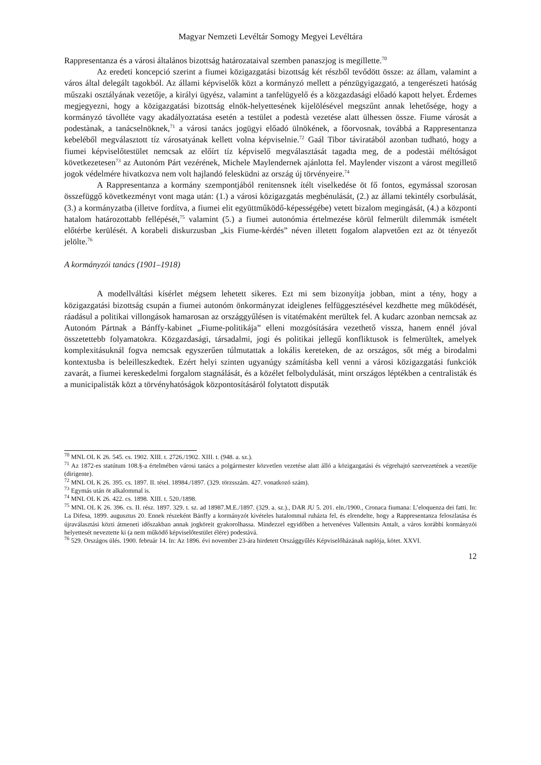Magyar Nemzeti Levéltár Somogy Megyei Levéltára
Rappresentanza és a városi általános bizottság határozataival szemben panaszjog is megillette.<sup>70</sup>
Az eredeti koncepció szerint a fiumei közigazgatási bizottság két részből tevődött össze: az állam, valamint a város által delegált tagokból. Az állami képviselők közt a kormányzó mellett a pénzügyigazgató, a tengerészeti hatóság műszaki osztályának vezetője, a királyi ügyész, valamint a tanfelügyelő és a közgazdasági előadó kapott helyet. Érdemes megjegyezni, hogy a közigazgatási bizottság elnök-helyettesének kijelölésével megszűnt annak lehetősége, hogy a kormányzó távolléte vagy akadályoztatása esetén a testület a podestà vezetése alatt ülhessen össze. Fiume városát a podestànak, a tanácselnöknek,<sup>71</sup> a városi tanács jogügyi előadó ülnökének, a főorvosnak, továbbá a Rappresentanza kebeléből megválasztott tíz városatyának kellett volna képviselnie.<sup>72</sup> Gaál Tibor táviratából azonban tudható, hogy a fiumei képviselőtestület nemcsak az előírt tíz képviselő megválasztását tagadta meg, de a podestài méltóságot következetesen<sup>73</sup> az Autonóm Párt vezérének, Michele Maylendernek ajánlotta fel. Maylender viszont a várost megillető jogok védelmére hivatkozva nem volt hajlandó felesküdni az ország új törvényeire.<sup>74</sup>
A Rappresentanza a kormány szempontjából renitensnek ítélt viselkedése öt fő fontos, egymással szorosan összefüggő következményt vont maga után: (1.) a városi közigazgatás megbénulását, (2.) az állami tekintély csorbulását, (3.) a kormányzatba (illetve fordítva, a fiumei elit együttműködő-képességébe) vetett bizalom megingását, (4.) a központi hatalom határozottabb fellépését,<sup>75</sup> valamint (5.) a fiumei autonómia értelmezése körül felmerült dilemmák ismételt előtérbe kerülését. A korabeli diskurzusban „kis Fiume-kérdés” néven illetett fogalom alapvetően ezt az öt tényezőt jelölte.<sup>76</sup>
A kormányzói tanács (1901–1918)
A modellváltási kísérlet mégsem lehetett sikeres. Ezt mi sem bizonyítja jobban, mint a tény, hogy a közigazgatási bizottság csupán a fiumei autonóm önkormányzat ideiglenes felfüggesztésével kezdhette meg működését, ráadásul a politikai villongások hamarosan az országgyűlésen is vitatémaként merültek fel. A kudarc azonban nemcsak az Autonóm Pártnak a Bánffy-kabinet „Fiume-politikája” elleni mozgósítására vezethető vissza, hanem ennél jóval összetettebb folyamatokra. Közgazdasági, társadalmi, jogi és politikai jellegű konfliktusok is felmerültek, amelyek komplexitásuknál fogva nemcsak egyszerűen túlmutattak a lokális kereteken, de az országos, sőt még a birodalmi kontextusba is beleilleszkedtek. Ezért helyi szinten ugyanúgy számításba kell venni a városi közigazgatási funkciók zavarát, a fiumei kereskedelmi forgalom stagnálását, és a közélet felbolydulását, mint országos léptékben a centralisták és a municipalisták közt a törvényhatóságok központosításáról folytatott disputák
<sup>70</sup> MNL OL K 26. 545. cs. 1902. XIII. t. 2726./1902. XIII. t. (948. a. sz.).
<sup>71</sup> Az 1872-es statútum 108.§-a értelmében városi tanács a polgármester közvetlen vezetése alatt álló a közigazgatási és végrehajtó szervezetének a vezetője (dirigente).
<sup>72</sup> MNL OL K 26. 395. cs. 1897. II. tétel. 18984./1897. (329. törzsszám. 427. vonatkozó szám).
<sup>73</sup> Egymás után öt alkalommal is.
<sup>74</sup> MNL OL K 26. 422. cs. 1898. XIII. t. 520./1898.
<sup>75</sup> MNL OL K 26. 396. cs. II. rész. 1897. 329. t. sz. ad 18987.M.E./1897. (329. a. sz.)., DAR JU 5. 201. eln./1900., Cronaca fiumana: L’eloquenza dei fatti. In: La Difesa, 1899. augusztus 20. Ennek részeként Bánffy a kormányzót kivételes hatalommal ruházta fel, és elrendelte, hogy a Rappresentanza feloszlatása és újraválasztási közti átmeneti időszakban annak jogköreit gyakorolhassa. Mindezzel egyidőben a hetvenéves Vallentsits Antalt, a város korábbi kormányzói helyettesét neveztette ki (a nem működő képviselőtestület élére) podestàvá.
<sup>76</sup> 529. Országos ülés. 1900. február 14. In: Az 1896. évi november 23-ára hirdetett Országgyűlés Képviselőházának naplója, kötet. XXVI.
12